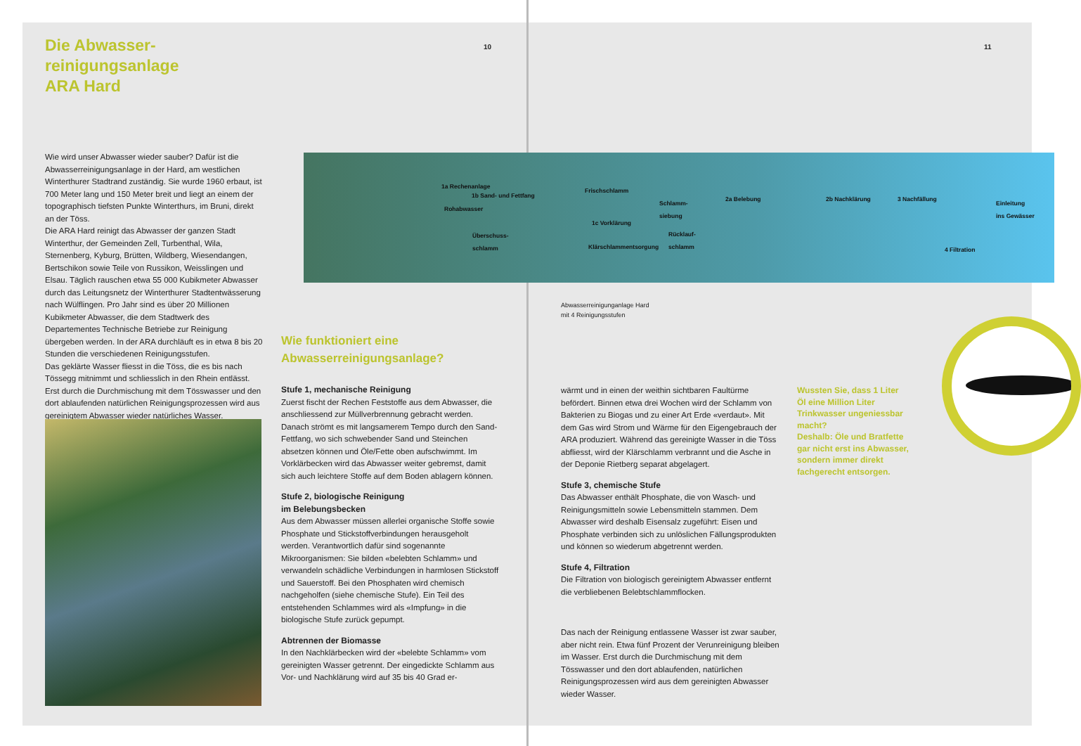Die Abwasser-
reinigungsanlage
ARA Hard
10
Wie wird unser Abwasser wieder sauber? Dafür ist die Abwasserreinigungsanlage in der Hard, am westlichen Winterthurer Stadtrand zuständig. Sie wurde 1960 erbaut, ist 700 Meter lang und 150 Meter breit und liegt an einem der topographisch tiefsten Punkte Winterthurs, im Bruni, direkt an der Töss.
Die ARA Hard reinigt das Abwasser der ganzen Stadt Winterthur, der Gemeinden Zell, Turbenthal, Wila, Sternenberg, Kyburg, Brütten, Wildberg, Wiesendangen, Bertschikon sowie Teile von Russikon, Weisslingen und Elsau. Täglich rauschen etwa 55 000 Kubikmeter Abwasser durch das Leitungsnetz der Winterthurer Stadtentwässerung nach Wülflingen. Pro Jahr sind es über 20 Millionen Kubikmeter Abwasser, die dem Stadtwerk des Departementes Technische Betriebe zur Reinigung übergeben werden. In der ARA durchläuft es in etwa 8 bis 20 Stunden die verschiedenen Reinigungsstufen.
Das geklärte Wasser fliesst in die Töss, die es bis nach Tössegg mitnimmt und schliesslich in den Rhein entlässt. Erst durch die Durchmischung mit dem Tösswasser und den dort ablaufenden natürlichen Reinigungsprozessen wird aus gereinigtem Abwasser wieder natürliches Wasser.
Wie funktioniert eine
Abwasserreinigungsanlage?
Stufe 1, mechanische Reinigung
Zuerst fischt der Rechen Feststoffe aus dem Abwasser, die anschliessend zur Müllverbrennung gebracht werden. Danach strömt es mit langsamerem Tempo durch den Sand-Fettfang, wo sich schwebender Sand und Steinchen absetzen können und Öle/Fette oben aufschwimmt. Im Vorklärbecken wird das Abwasser weiter gebremst, damit sich auch leichtere Stoffe auf dem Boden ablagern können.
Stufe 2, biologische Reinigung
im Belebungsbecken
Aus dem Abwasser müssen allerlei organische Stoffe sowie Phosphate und Stickstoffverbindungen herausgeholt werden. Verantwortlich dafür sind sogenannte Mikroorganismen: Sie bilden «belebten Schlamm» und verwandeln schädliche Verbindungen in harmlosen Stickstoff und Sauerstoff. Bei den Phosphaten wird chemisch nachgeholfen (siehe chemische Stufe). Ein Teil des entstehenden Schlammes wird als «Impfung» in die biologische Stufe zurück gepumpt.
Abtrennen der Biomasse
In den Nachklärbecken wird der «belebte Schlamm» vom gereinigten Wasser getrennt. Der eingedickte Schlamm aus Vor- und Nachklärung wird auf 35 bis 40 Grad er-
Rohabwasser
1a Rechenanlage
Überschuss-
schlamm
1b Sand- und Fettfang
Frischschlamm
1c Vorklärung
Klärschlammentsorgung
Schlamm-
siebung
Rücklauf-
schlamm
2a Belebung 2b Nachklärung 3 Nachfällung
4 Filtration
Einleitung
ins Gewässer
11
Abwasserreinigunganlage Hard
mit 4 Reinigungsstufen
wärmt und in einen der weithin sichtbaren Faultürme befördert. Binnen etwa drei Wochen wird der Schlamm von Bakterien zu Biogas und zu einer Art Erde «verdaut». Mit dem Gas wird Strom und Wärme für den Eigengebrauch der ARA produziert. Während das gereinigte Wasser in die Töss abfliesst, wird der Klärschlamm verbrannt und die Asche in der Deponie Rietberg separat abgelagert.
Stufe 3, chemische Stufe
Das Abwasser enthält Phosphate, die von Wasch- und Reinigungsmitteln sowie Lebensmitteln stammen. Dem Abwasser wird deshalb Eisensalz zugeführt: Eisen und Phosphate verbinden sich zu unlöslichen Fällungsprodukten und können so wiederum abgetrennt werden.
Stufe 4, Filtration
Die Filtration von biologisch gereinigtem Abwasser entfernt die verbliebenen Belebtschlammflocken.
Das nach der Reinigung entlassene Wasser ist zwar sauber, aber nicht rein. Etwa fünf Prozent der Verunreinigung bleiben im Wasser. Erst durch die Durchmischung mit dem Tösswasser und den dort ablaufenden, natürlichen Reinigungsprozessen wird aus dem gereinigten Abwasser wieder Wasser.
Wussten Sie, dass 1 Liter Öl eine Million Liter Trinkwasser ungeniessbar macht?
Deshalb: Öle und Bratfette gar nicht erst ins Abwasser, sondern immer direkt fachgerecht entsorgen.